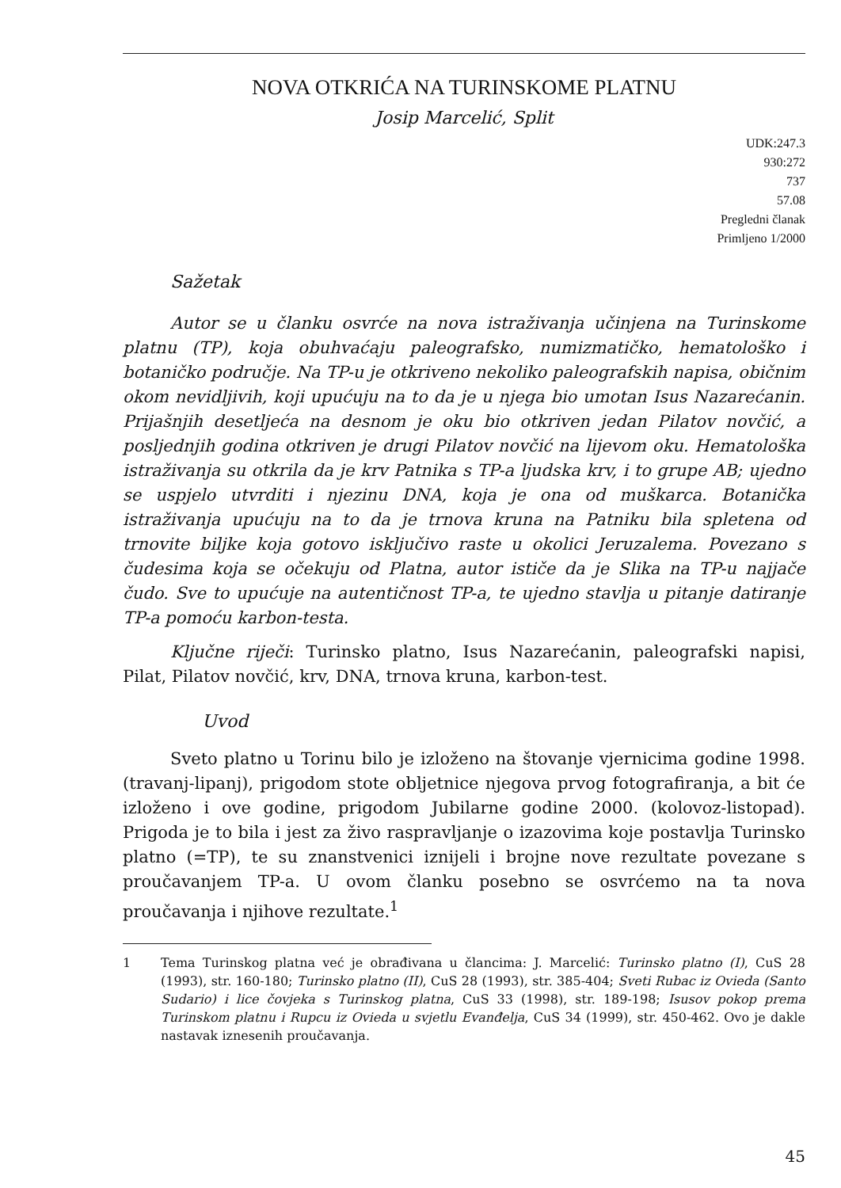NOVA OTKRIĆA NA TURINSKOME PLATNU
Josip Marcelić, Split
UDK:247.3
930:272
737
57.08
Pregledni članak
Primljeno 1/2000
Sažetak
Autor se u članku osvrće na nova istraživanja učinjena na Turinskome platnu (TP), koja obuhvaćaju paleografsko, numizmatičko, hematološko i botaničko područje. Na TP-u je otkriveno nekoliko paleografskih napisa, običnim okom nevidljivih, koji upućuju na to da je u njega bio umotan Isus Nazarećanin. Prijašnjih desetljeća na desnom je oku bio otkriven jedan Pilatov novčić, a posljednjih godina otkriven je drugi Pilatov novčić na lijevom oku. Hematološka istraživanja su otkrila da je krv Patnika s TP-a ljudska krv, i to grupe AB; ujedno se uspjelo utvrditi i njezinu DNA, koja je ona od muškarca. Botanička istraživanja upućuju na to da je trnova kruna na Patniku bila spletena od trnovite biljke koja gotovo isključivo raste u okolici Jeruzalema. Povezano s čudesima koja se očekuju od Platna, autor ističe da je Slika na TP-u najjače čudo. Sve to upućuje na autentičnost TP-a, te ujedno stavlja u pitanje datiranje TP-a pomoću karbon-testa.
Ključne riječi: Turinsko platno, Isus Nazarećanin, paleografski napisi, Pilat, Pilatov novčić, krv, DNA, trnova kruna, karbon-test.
Uvod
Sveto platno u Torinu bilo je izloženo na štovanje vjernicima godine 1998. (travanj-lipanj), prigodom stote obljetnice njegova prvog fotografiranja, a bit će izloženo i ove godine, prigodom Jubilarne godine 2000. (kolovoz-listopad). Prigoda je to bila i jest za živo raspravljanje o izazovima koje postavlja Turinsko platno (=TP), te su znanstvenici iznijeli i brojne nove rezultate povezane s proučavanjem TP-a. U ovom članku posebno se osvrćemo na ta nova proučavanja i njihove rezultate.<sup>1</sup>
1 Tema Turinskog platna već je obrađivana u člancima: J. Marcelić: Turinsko platno (I), CuS 28 (1993), str. 160-180; Turinsko platno (II), CuS 28 (1993), str. 385-404; Sveti Rubac iz Ovieda (Santo Sudario) i lice čovjeka s Turinskog platna, CuS 33 (1998), str. 189-198; Isusov pokop prema Turinskom platnu i Rupcu iz Ovieda u svjetlu Evanđelja, CuS 34 (1999), str. 450-462. Ovo je dakle nastavak iznesenih proučavanja.
45